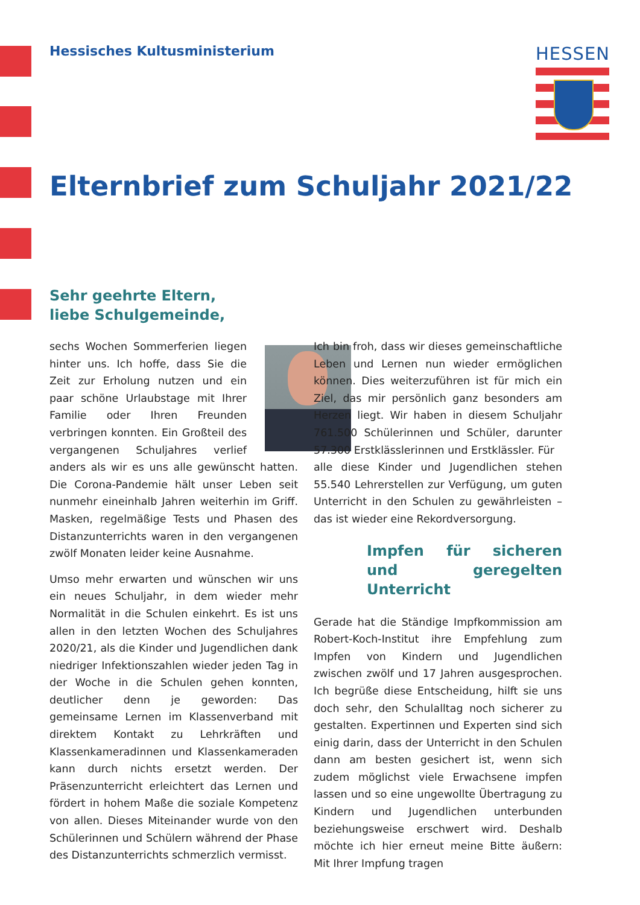Hessisches Kultusministerium HESSEN
Elternbrief zum Schuljahr 2021/22
Sehr geehrte Eltern,
liebe Schulgemeinde,
sechs Wochen Sommerferien liegen hinter uns. Ich hoffe, dass Sie die Zeit zur Erholung nutzen und ein paar schöne Urlaubstage mit Ihrer Familie oder Ihren Freunden verbringen konnten. Ein Großteil des vergangenen Schuljahres verlief anders als wir es uns alle gewünscht hatten. Die Corona-Pandemie hält unser Leben seit nunmehr eineinhalb Jahren weiterhin im Griff. Masken, regelmäßige Tests und Phasen des Distanzunterrichts waren in den vergangenen zwölf Monaten leider keine Ausnahme.
Umso mehr erwarten und wünschen wir uns ein neues Schuljahr, in dem wieder mehr Normalität in die Schulen einkehrt. Es ist uns allen in den letzten Wochen des Schuljahres 2020/21, als die Kinder und Jugendlichen dank niedriger Infektionszahlen wieder jeden Tag in der Woche in die Schulen gehen konnten, deutlicher denn je geworden: Das gemeinsame Lernen im Klassenverband mit direktem Kontakt zu Lehrkräften und Klassenkameradinnen und Klassenkameraden kann durch nichts ersetzt werden. Der Präsenzunterricht erleichtert das Lernen und fördert in hohem Maße die soziale Kompetenz von allen. Dieses Miteinander wurde von den Schülerinnen und Schülern während der Phase des Distanzunterrichts schmerzlich vermisst.
Ich bin froh, dass wir dieses gemeinschaftliche Leben und Lernen nun wieder ermöglichen können. Dies weiterzuführen ist für mich ein Ziel, das mir persönlich ganz besonders am Herzen liegt. Wir haben in diesem Schuljahr 761.500 Schülerinnen und Schüler, darunter 57.300 Erstklässlerinnen und Erstklässler. Für
alle diese Kinder und Jugendlichen stehen 55.540 Lehrerstellen zur Verfügung, um guten Unterricht in den Schulen zu gewährleisten – das ist wieder eine Rekordversorgung.
Impfen für sicheren und geregelten Unterricht
Gerade hat die Ständige Impfkommission am Robert-Koch-Institut ihre Empfehlung zum Impfen von Kindern und Jugendlichen zwischen zwölf und 17 Jahren ausgesprochen. Ich begrüße diese Entscheidung, hilft sie uns doch sehr, den Schulalltag noch sicherer zu gestalten. Expertinnen und Experten sind sich einig darin, dass der Unterricht in den Schulen dann am besten gesichert ist, wenn sich zudem möglichst viele Erwachsene impfen lassen und so eine ungewollte Übertragung zu Kindern und Jugendlichen unterbunden beziehungsweise erschwert wird. Deshalb möchte ich hier erneut meine Bitte äußern: Mit Ihrer Impfung tragen